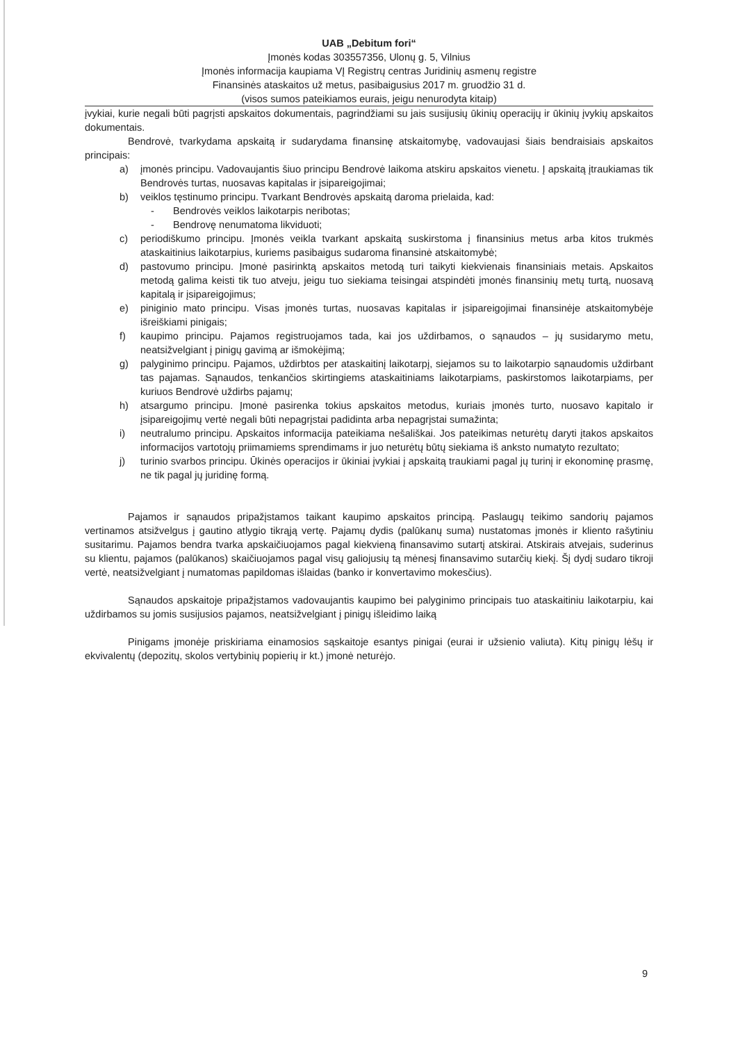UAB „Debitum fori“
Įmonės kodas 303557356, Ulonų g. 5, Vilnius
Įmonės informacija kaupiama VĮ Registrų centras Juridinių asmenų registre
Finansinės ataskaitos už metus, pasibaigusius 2017 m. gruodžio 31 d.
(visos sumos pateikiamos eurais, jeigu nenurodyta kitaip)
įvykiai, kurie negali būti pagrįsti apskaitos dokumentais, pagrindžiami su jais susijusių ūkinių operacijų ir ūkinių įvykių apskaitos dokumentais.
Bendrovė, tvarkydama apskaitą ir sudarydama finansinę atskaitomybę, vadovaujasi šiais bendraisiais apskaitos principais:
a) įmonės principu. Vadovaujantis šiuo principu Bendrovė laikoma atskiru apskaitos vienetu. Į apskaitą įtraukiamas tik Bendrovės turtas, nuosavas kapitalas ir įsipareigojimai;
b) veiklos tęstinumo principu. Tvarkant Bendrovės apskaitą daroma prielaida, kad:
- Bendrovės veiklos laikotarpis neribotas;
- Bendrovę nenumatoma likviduoti;
c) periodiškumo principu. Įmonės veikla tvarkant apskaitą suskirstoma į finansinius metus arba kitos trukmės ataskaitinius laikotarpius, kuriems pasibaigus sudaroma finansinė atskaitomybė;
d) pastovumo principu. Įmonė pasirinktą apskaitos metodą turi taikyti kiekvienais finansiniais metais. Apskaitos metodą galima keisti tik tuo atveju, jeigu tuo siekiama teisingai atspindėti įmonės finansinių metų turtą, nuosavą kapitalą ir įsipareigojimus;
e) piniginio mato principu. Visas įmonės turtas, nuosavas kapitalas ir įsipareigojimai finansinėje atskaitomybėje išreiškiami pinigais;
f) kaupimo principu. Pajamos registruojamos tada, kai jos uždirbamos, o sąnaudos – jų susidarymo metu, neatsižvelgiant į pinigų gavimą ar išmokėjimą;
g) palyginimo principu. Pajamos, uždirbtos per ataskaitinį laikotarpį, siejamos su to laikotarpio sąnaudomis uždirbant tas pajamas. Sąnaudos, tenkančios skirtingiems ataskaitiniams laikotarpiams, paskirstomos laikotarpiams, per kuriuos Bendrovė uždirbs pajamų;
h) atsargumo principu. Įmonė pasirenka tokius apskaitos metodus, kuriais įmonės turto, nuosavo kapitalo ir įsipareigojimų vertė negali būti nepagrįstai padidinta arba nepagrįstai sumažinta;
i) neutralumo principu. Apskaitos informacija pateikiama nešališkai. Jos pateikimas neturėtų daryti įtakos apskaitos informacijos vartotojų priimamiems sprendimams ir juo neturėtų būtų siekiama iš anksto numatyto rezultato;
j) turinio svarbos principu. Ūkinės operacijos ir ūkiniai įvykiai į apskaitą traukiami pagal jų turinį ir ekonominę prasmę, ne tik pagal jų juridinę formą.
Pajamos ir sąnaudos pripažįstamos taikant kaupimo apskaitos principą. Paslaugų teikimo sandorių pajamos vertinamos atsižvelgus į gautino atlygio tikrąją vertę. Pajamų dydis (palūkanų suma) nustatomas įmonės ir kliento rašytiniu susitarimu. Pajamos bendra tvarka apskaičiuojamos pagal kiekvieną finansavimo sutartį atskirai. Atskirais atvejais, suderinus su klientu, pajamos (palūkanos) skaičiuojamos pagal visų galiojusių tą mėnesį finansavimo sutarčių kiekį. Šį dydį sudaro tikroji vertė, neatsižvelgiant į numatomas papildomas išlaidas (banko ir konvertavimo mokesčius).
Sąnaudos apskaitoje pripažįstamos vadovaujantis kaupimo bei palyginimo principais tuo ataskaitiniu laikotarpiu, kai uždirbamos su jomis susijusios pajamos, neatsižvelgiant į pinigų išleidimo laiką
Pinigams įmonėje priskiriama einamosios sąskaitoje esantys pinigai (eurai ir užsienio valiuta). Kitų pinigų lėšų ir ekvivalentų (depozitų, skolos vertybinių popierių ir kt.) įmonė neturėjo.
9